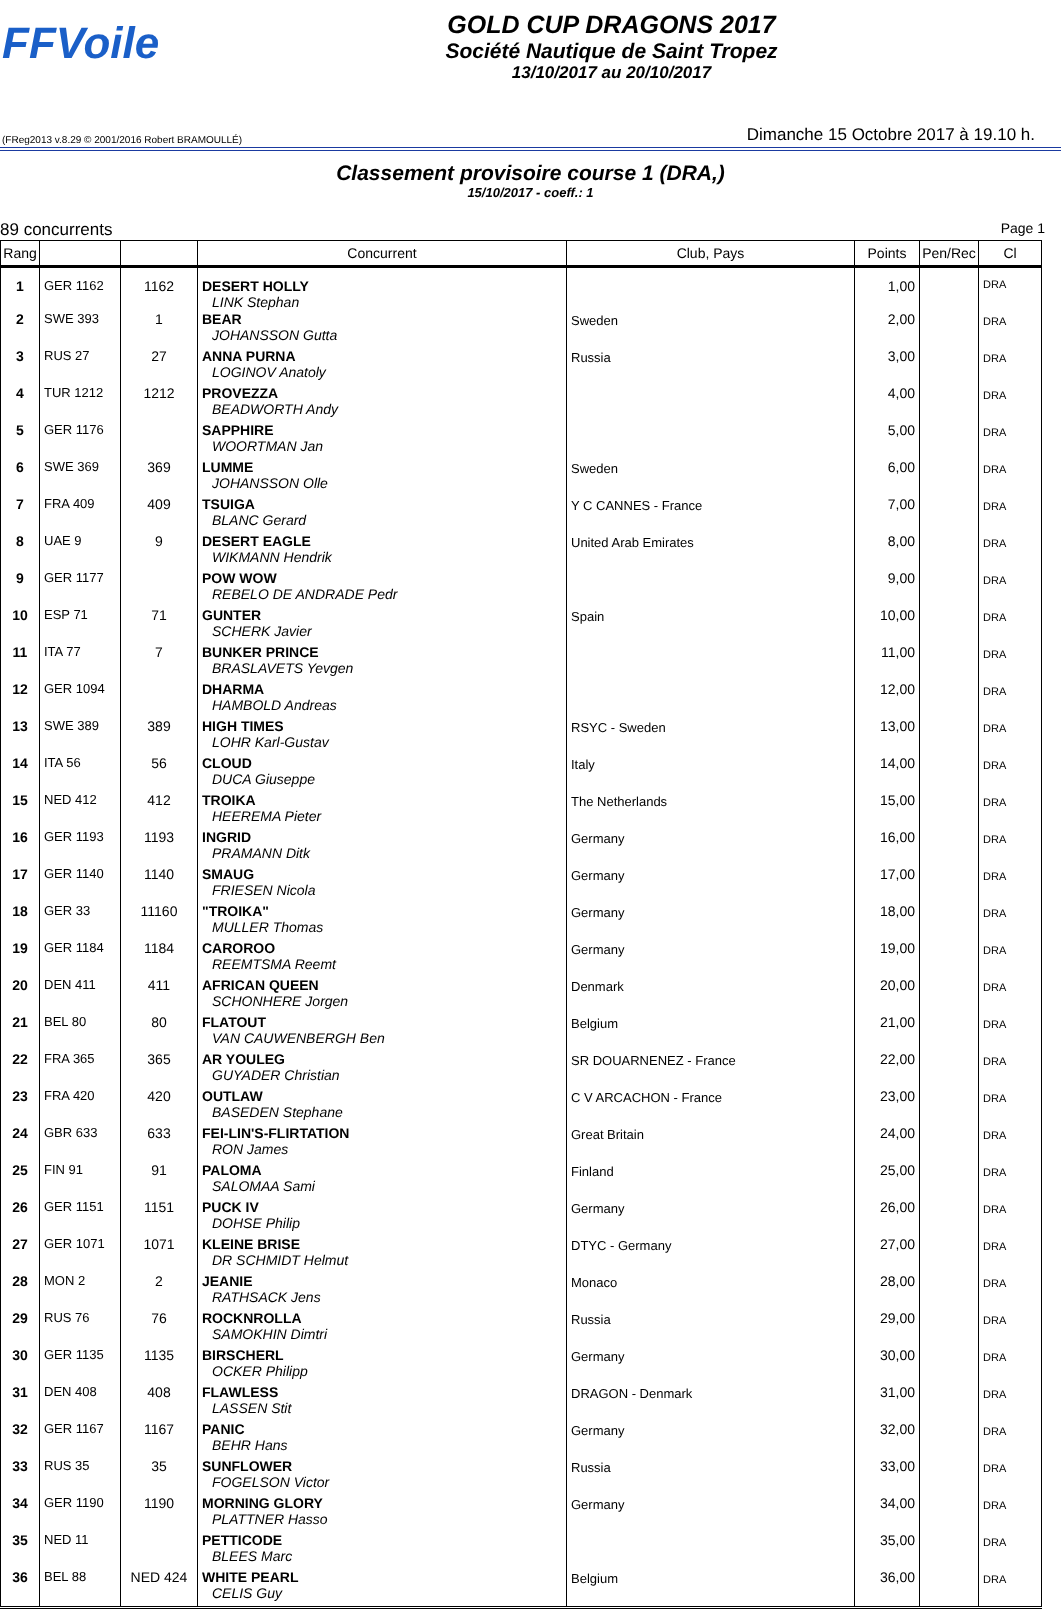FFVoile
GOLD CUP DRAGONS 2017
Société Nautique de Saint Tropez
13/10/2017 au 20/10/2017
(FReg2013 v.8.29 © 2001/2016 Robert BRAMOULLÉ) Dimanche 15 Octobre 2017 à 19.10 h.
Classement provisoire course 1 (DRA,)
15/10/2017 - coeff.: 1
89 concurrents Page 1
| Rang | | | Concurrent | Club, Pays | Points | Pen/Rec | Cl |
| --- | --- | --- | --- | --- | --- | --- | --- |
| 1 | GER 1162 | 1162 | DESERT HOLLY LINK Stephan | | 1,00 | | DRA |
| 2 | SWE 393 | 1 | BEAR JOHANSSON Gutta | Sweden | 2,00 | | DRA |
| 3 | RUS 27 | 27 | ANNA PURNA LOGINOV Anatoly | Russia | 3,00 | | DRA |
| 4 | TUR 1212 | 1212 | PROVEZZA BEADWORTH Andy | | 4,00 | | DRA |
| 5 | GER 1176 | | SAPPHIRE WOORTMAN Jan | | 5,00 | | DRA |
| 6 | SWE 369 | 369 | LUMME JOHANSSON Olle | Sweden | 6,00 | | DRA |
| 7 | FRA 409 | 409 | TSUIGA BLANC Gerard | Y C CANNES - France | 7,00 | | DRA |
| 8 | UAE 9 | 9 | DESERT EAGLE WIKMANN Hendrik | United Arab Emirates | 8,00 | | DRA |
| 9 | GER 1177 | | POW WOW REBELO DE ANDRADE Pedr | | 9,00 | | DRA |
| 10 | ESP 71 | 71 | GUNTER SCHERK Javier | Spain | 10,00 | | DRA |
| 11 | ITA 77 | 7 | BUNKER PRINCE BRASLAVETS Yevgen | | 11,00 | | DRA |
| 12 | GER 1094 | | DHARMA HAMBOLD Andreas | | 12,00 | | DRA |
| 13 | SWE 389 | 389 | HIGH TIMES LOHR Karl-Gustav | RSYC - Sweden | 13,00 | | DRA |
| 14 | ITA 56 | 56 | CLOUD DUCA Giuseppe | Italy | 14,00 | | DRA |
| 15 | NED 412 | 412 | TROIKA HEEREMA Pieter | The Netherlands | 15,00 | | DRA |
| 16 | GER 1193 | 1193 | INGRID PRAMANN Ditk | Germany | 16,00 | | DRA |
| 17 | GER 1140 | 1140 | SMAUG FRIESEN Nicola | Germany | 17,00 | | DRA |
| 18 | GER 33 | 11160 | "TROIKA" MULLER Thomas | Germany | 18,00 | | DRA |
| 19 | GER 1184 | 1184 | CAROROO REEMTSMA Reemt | Germany | 19,00 | | DRA |
| 20 | DEN 411 | 411 | AFRICAN QUEEN SCHONHERE Jorgen | Denmark | 20,00 | | DRA |
| 21 | BEL 80 | 80 | FLATOUT VAN CAUWENBERGH Ben | Belgium | 21,00 | | DRA |
| 22 | FRA 365 | 365 | AR YOULEG GUYADER Christian | SR DOUARNENEZ - France | 22,00 | | DRA |
| 23 | FRA 420 | 420 | OUTLAW BASEDEN Stephane | C V ARCACHON - France | 23,00 | | DRA |
| 24 | GBR 633 | 633 | FEI-LIN'S-FLIRTATION RON James | Great Britain | 24,00 | | DRA |
| 25 | FIN 91 | 91 | PALOMA SALOMAA Sami | Finland | 25,00 | | DRA |
| 26 | GER 1151 | 1151 | PUCK IV DOHSE Philip | Germany | 26,00 | | DRA |
| 27 | GER 1071 | 1071 | KLEINE BRISE DR SCHMIDT Helmut | DTYC - Germany | 27,00 | | DRA |
| 28 | MON 2 | 2 | JEANIE RATHSACK Jens | Monaco | 28,00 | | DRA |
| 29 | RUS 76 | 76 | ROCKNROLLA SAMOKHIN Dimtri | Russia | 29,00 | | DRA |
| 30 | GER 1135 | 1135 | BIRSCHERL OCKER Philipp | Germany | 30,00 | | DRA |
| 31 | DEN 408 | 408 | FLAWLESS LASSEN Stit | DRAGON - Denmark | 31,00 | | DRA |
| 32 | GER 1167 | 1167 | PANIC BEHR Hans | Germany | 32,00 | | DRA |
| 33 | RUS 35 | 35 | SUNFLOWER FOGELSON Victor | Russia | 33,00 | | DRA |
| 34 | GER 1190 | 1190 | MORNING GLORY PLATTNER Hasso | Germany | 34,00 | | DRA |
| 35 | NED 11 | | PETTICODE BLEES Marc | | 35,00 | | DRA |
| 36 | BEL 88 | NED 424 | WHITE PEARL CELIS Guy | Belgium | 36,00 | | DRA |